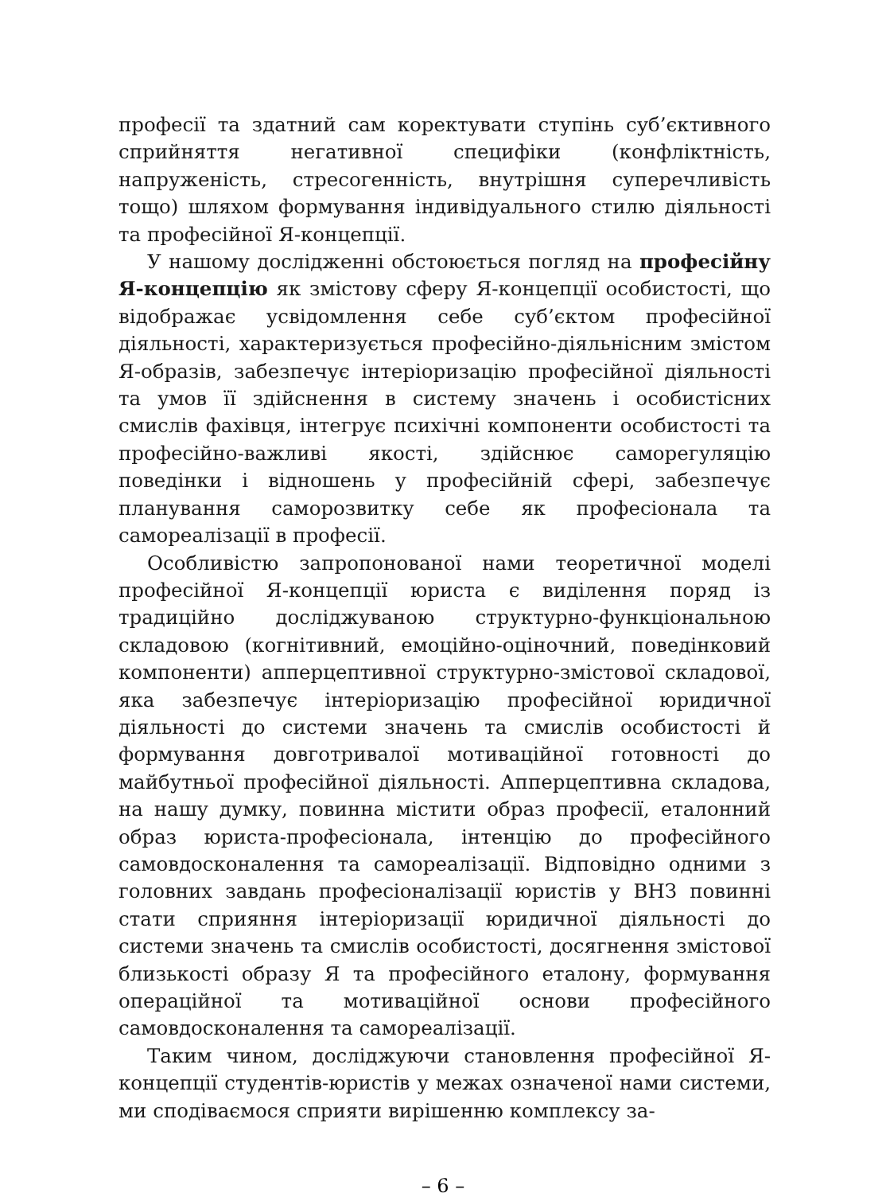професії та здатний сам коректувати ступінь суб’єктивного сприйняття негативної специфіки (конфліктність, напруженість, стресогенність, внутрішня суперечливість тощо) шляхом формування індивідуального стилю діяльності та професійної Я-концепції.
У нашому дослідженні обстоюється погляд на професійну Я-концепцію як змістову сферу Я-концепції особистості, що відображає усвідомлення себе суб’єктом професійної діяльності, характеризується професійно-діяльнісним змістом Я-образів, забезпечує інтеріоризацію професійної діяльності та умов її здійснення в систему значень і особистісних смислів фахівця, інтегрує психічні компоненти особистості та професійно-важливі якості, здійснює саморегуляцію поведінки і відношень у професійній сфері, забезпечує планування саморозвитку себе як професіонала та самореалізації в професії.
Особливістю запропонованої нами теоретичної моделі професійної Я-концепції юриста є виділення поряд із традиційно досліджуваною структурно-функціональною складовою (когнітивний, емоційно-оціночний, поведінковий компоненти) апперцептивної структурно-змістової складової, яка забезпечує інтеріоризацію професійної юридичної діяльності до системи значень та смислів особистості й формування довготривалої мотиваційної готовності до майбутньої професійної діяльності. Апперцептивна складова, на нашу думку, повинна містити образ професії, еталонний образ юриста-професіонала, інтенцію до професійного самовдосконалення та самореалізації. Відповідно одними з головних завдань професіоналізації юристів у ВНЗ повинні стати сприяння інтеріоризації юридичної діяльності до системи значень та смислів особистості, досягнення змістової близькості образу Я та професійного еталону, формування операційної та мотиваційної основи професійного самовдосконалення та самореалізації.
Таким чином, досліджуючи становлення професійної Я-концепції студентів-юристів у межах означеної нами системи, ми сподіваємося сприяти вирішенню комплексу за-
– 6 –